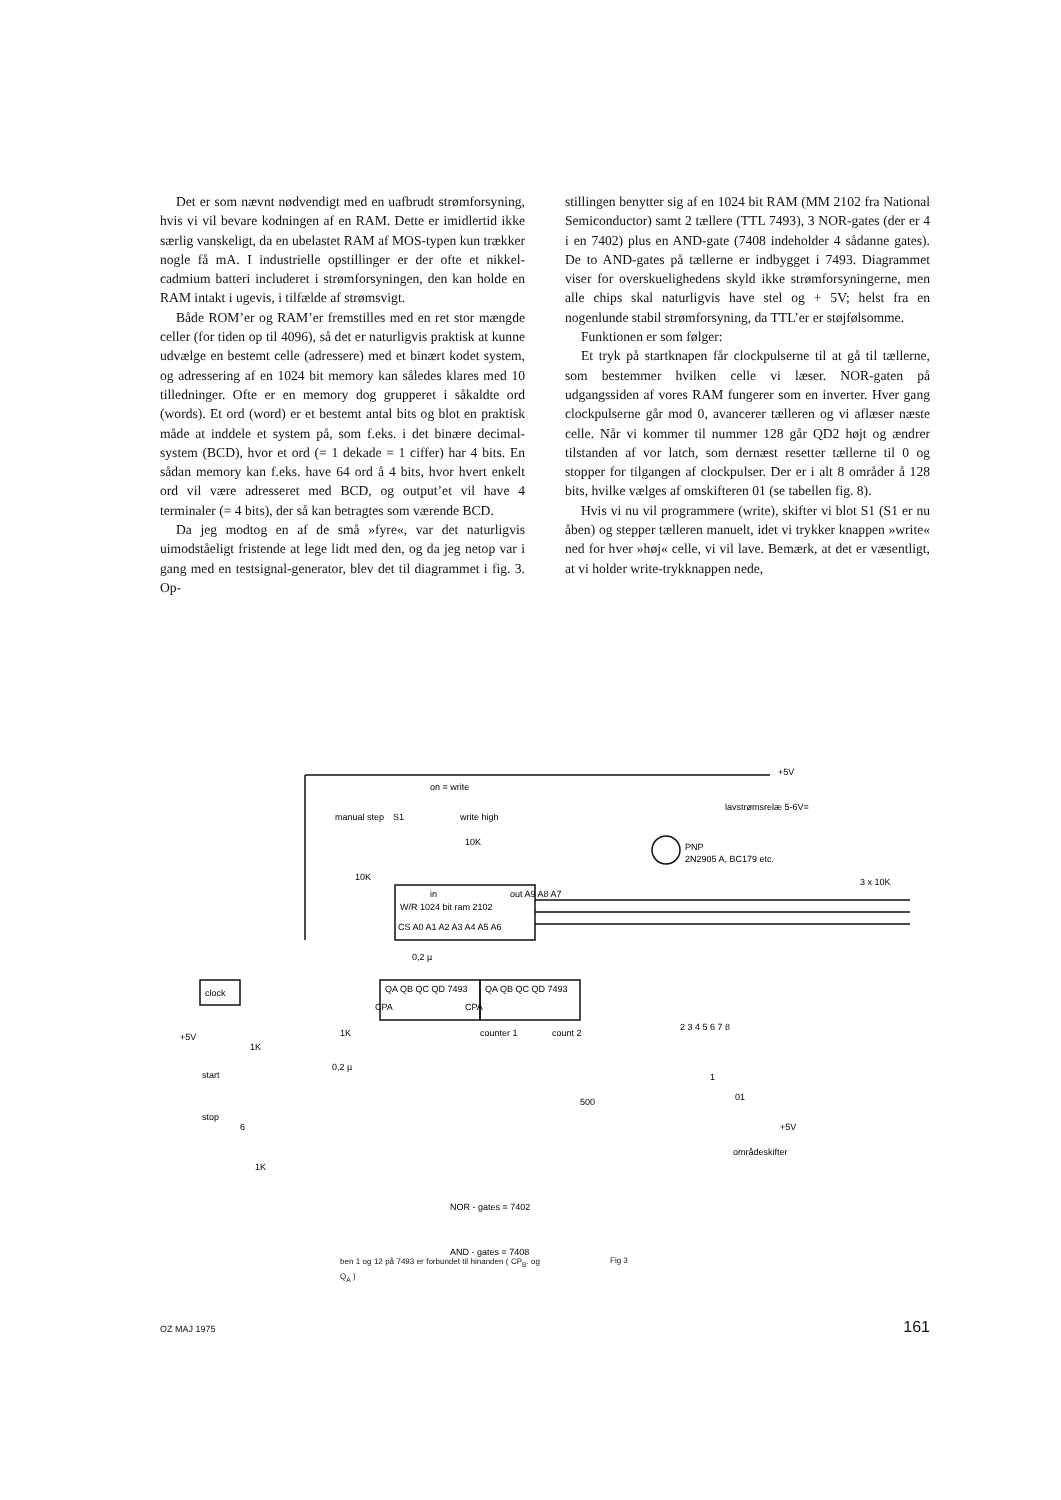Det er som nævnt nødvendigt med en uafbrudt strømforsyning, hvis vi vil bevare kodningen af en RAM. Dette er imidlertid ikke særlig vanskeligt, da en ubelastet RAM af MOS-typen kun trækker nogle få mA. I industrielle opstillinger er der ofte et nikkel-cadmium batteri includeret i strømforsyningen, den kan holde en RAM intakt i ugevis, i tilfælde af strømsvigt.
Både ROM’er og RAM’er fremstilles med en ret stor mængde celler (for tiden op til 4096), så det er naturligvis praktisk at kunne udvælge en bestemt celle (adressere) med et binært kodet system, og adressering af en 1024 bit memory kan således klares med 10 tilledninger. Ofte er en memory dog grupperet i såkaldte ord (words). Et ord (word) er et bestemt antal bits og blot en praktisk måde at inddele et system på, som f.eks. i det binære decimal-system (BCD), hvor et ord (= 1 dekade = 1 ciffer) har 4 bits. En sådan memory kan f.eks. have 64 ord å 4 bits, hvor hvert enkelt ord vil være adresseret med BCD, og output’et vil have 4 terminaler (= 4 bits), der så kan betragtes som værende BCD.
Da jeg modtog en af de små »fyre«, var det naturligvis uimodståeligt fristende at lege lidt med den, og da jeg netop var i gang med en testsignal-generator, blev det til diagrammet i fig. 3. Op-
stillingen benytter sig af en 1024 bit RAM (MM 2102 fra National Semiconductor) samt 2 tællere (TTL 7493), 3 NOR-gates (der er 4 i en 7402) plus en AND-gate (7408 indeholder 4 sådanne gates). De to AND-gates på tællerne er indbygget i 7493. Diagrammet viser for overskuelighedens skyld ikke strømforsyningerne, men alle chips skal naturligvis have stel og + 5V; helst fra en nogenlunde stabil strømforsyning, da TTL’er er støjfølsomme.
Funktionen er som følger:
Et tryk på startknapen får clockpulserne til at gå til tællerne, som bestemmer hvilken celle vi læser. NOR-gaten på udgangssiden af vores RAM fungerer som en inverter. Hver gang clockpulserne går mod 0, avancerer tælleren og vi aflæser næste celle. Når vi kommer til nummer 128 går QD2 højt og ændrer tilstanden af vor latch, som dernæst resetter tællerne til 0 og stopper for tilgangen af clockpulser. Der er i alt 8 områder å 128 bits, hvilke vælges af omskifteren 01 (se tabellen fig. 8).
Hvis vi nu vil programmere (write), skifter vi blot S1 (S1 er nu åben) og stepper tælleren manuelt, idet vi trykker knappen »write« ned for hver »høj« celle, vi vil lave. Bemærk, at det er væsentligt, at vi holder write-trykknappen nede,
+5V
manual step
S1
on = write
write high
10K
10K
lavstrømsrelæ 5-6V=
PNP
2N2905 A, BC179 etc.
3 x 10K
W/R 1024 bit ram 2102
out A9 A8 A7
in
CS A0 A1 A2 A3 A4 A5 A6
0,2 µ
clock
QA QB QC QD 7493
QA QB QC QD 7493
CPA
CPA
counter 1
count 2
+5V
1K
1K
0,2 µ
start
stop
6
500
1K
2 3 4 5 6 7 8
1
01
+5V
områdeskifter
NOR - gates = 7402
AND - gates = 7408
ben 1 og 12 på 7493 er forbundet til hinanden ( CP<sub>B</sub>. og Q<sub>A</sub> )
Fig 3
OZ MAJ 1975 161